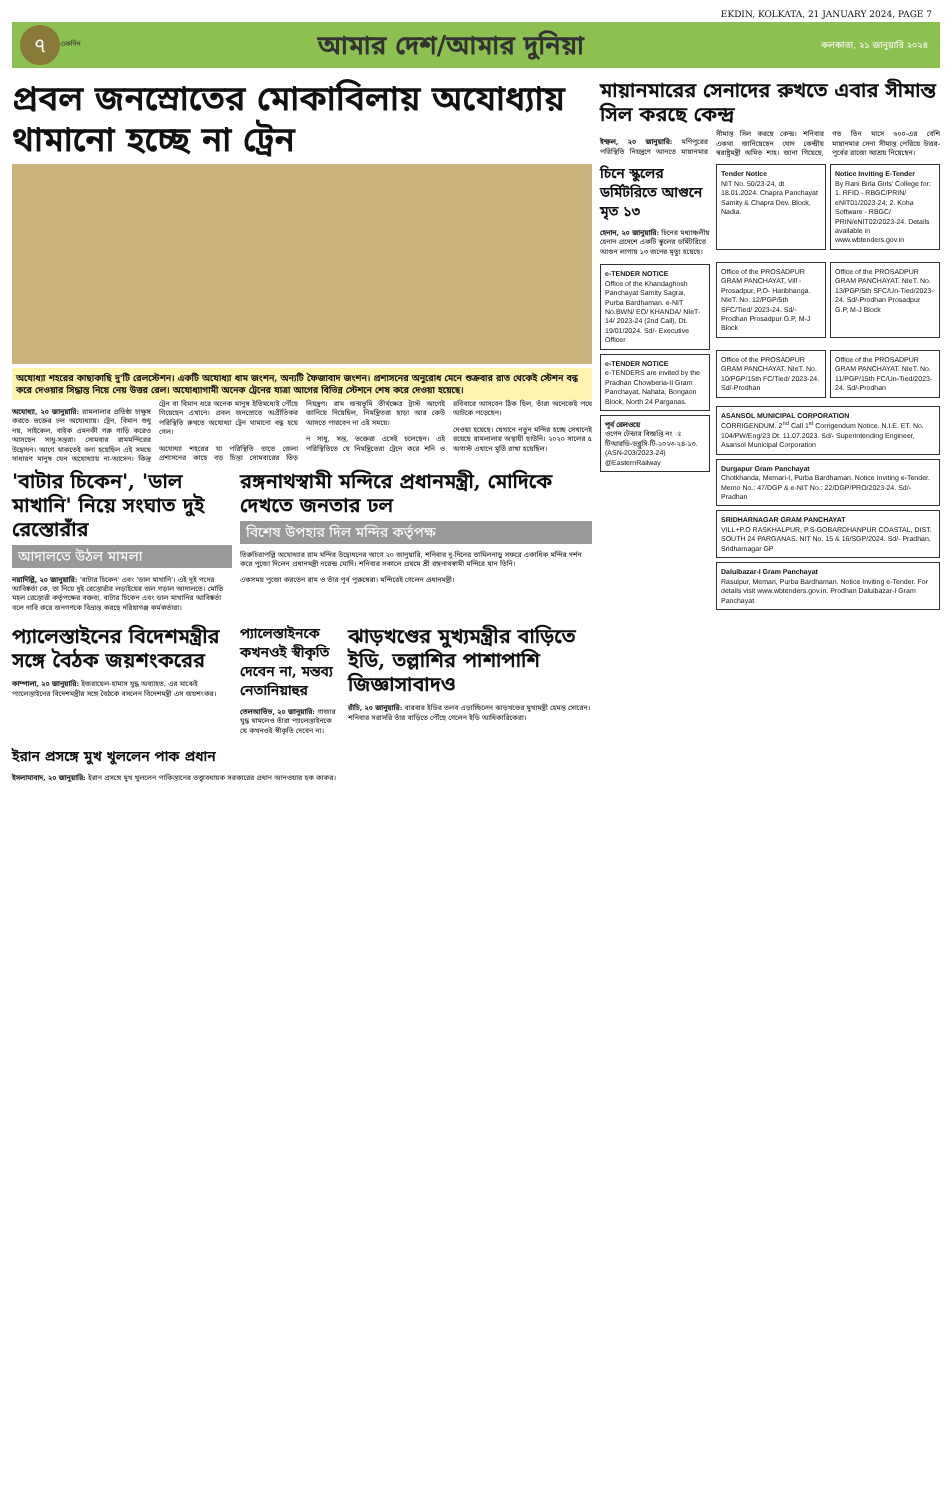EKDIN, KOLKATA, 21 JANUARY 2024, PAGE 7
৭
একদিন
আমার দেশ/আমার দুনিয়া
কলকাতা, ২১ জানুয়ারি ২০২৪
প্রবল জনস্রোতের মোকাবিলায় অযোধ্যায় থামানো হচ্ছে না ট্রেন
অযোধ্যা শহরের কাছাকাছি দু'টি রেলস্টেশন। একটি অযোধ্যা ধাম জংশন, অন্যটি ফৈজাবাদ জংশন। প্রশাসনের অনুরোধ মেনে শুক্রবার রাত থেকেই স্টেশন বন্ধ করে দেওয়ার সিদ্ধান্ত নিয়ে নেয় উত্তর রেল। অযোধ্যাগামী অনেক ট্রেনের যাত্রা আগের বিভিন্ন স্টেশনে শেষ করে দেওয়া হয়েছে।
অযোধ্যা, ২০ জানুয়ারি: রামলালার প্রতিষ্ঠা চাক্ষুষ করতে ভক্তের ঢল অযোধ্যায়। ট্রেন, বিমান শুধু নয়, সাইকেল, বাইক এমনকী গরু গাড়ি করেও আসছেন সাধু-সন্তরা। সোমবার রামমন্দিরের উদ্বোধন। আগে থাকতেই বলা হয়েছিল এই সময়ে সাধারণ মানুষ যেন অযোধ্যায় না-আসেন। কিন্তু ট্রেন বা বিমান ধরে অনেক মানুষ ইতিমধ্যেই পৌঁছে গিয়েছেন এখানে। প্রবল জনস্রোতে অপ্রীতিকর পরিস্থিতি রুখতে অযোধ্যা ট্রেন থামানো বন্ধ হয়ে গেল।
অযোধ্যা শহরের যা পরিস্থিতি তাতে জেলা প্রশাসনের কাছে বড় চিন্তা সোমবারের ভিড় নিয়ন্ত্রণ। রাম জন্মভূমি তীর্থক্ষেত্র ট্রাস্ট আগেই জানিয়ে দিয়েছিল, নিমন্ত্রিতরা ছাড়া আর কেউ আসতে পারবেন না এই সময়ে।
ন সাধু, সন্ত, ভক্তেরা এসেই চলেছেন। এই পরিস্থিতিতে যে নিমন্ত্রিতেরা ট্রেনে করে শনি ও রবিবারে আসবেন ঠিক ছিল, তাঁরা অনেকেই পথে আটকে পড়েছেন।
দেওয়া হয়েছে। যেখানে নতুন মন্দির হচ্ছে সেখানেই রয়েছে রামলালার অস্থায়ী ছাউনি। ২০২০ সালের ৫ অগাস্ট এখানে মূর্তি রাখা হয়েছিল।
'বাটার চিকেন', 'ডাল মাখানি' নিয়ে সংঘাত দুই রেস্তোরাঁর
আদালতে উঠল মামলা
নয়াদিল্লি, ২০ জানুয়ারি: 'বাটার চিকেন' এবং 'ডাল মাখানি'। এই দুই পদের আবিষ্কর্তা কে, তা নিয়ে দুই রেস্তোরাঁর লড়াইয়ের জল গড়াল আদালতে। মোতি মহল রেস্তোরাঁ কর্তৃপক্ষের বক্তব্য, বাটার চিকেন এবং ডাল মাখানির আবিষ্কর্তা বলে দাবি করে জনগণকে বিভ্রান্ত করছে দরিয়াগঞ্জ কর্মকর্তারা।
রঙ্গনাথস্বামী মন্দিরে প্রধানমন্ত্রী, মোদিকে দেখতে জনতার ঢল
বিশেষ উপহার দিল মন্দির কর্তৃপক্ষ
তিরুচিরাপল্লি অযোধ্যার রাম মন্দির উদ্বোধনের আগে ২০ জানুয়ারি, শনিবার দু-দিনের তামিলনাড়ু সফরে একাধিক মন্দির দর্শন করে পুজো দিলেন প্রধানমন্ত্রী নরেন্দ্র মোদি। শনিবার সকালে প্রথমে শ্রী রঙ্গনাথস্বামী মন্দিরে যান তিনি।
একসময় পুজো করতেন রাম ও তাঁর পূর্ব পুরুষেরা। মন্দিরেই গেলেন প্রধানমন্ত্রী।
প্যালেস্তাইনের বিদেশমন্ত্রীর সঙ্গে বৈঠক জয়শংকরের
কাম্পালা, ২০ জানুয়ারি: ইজরায়েল-হামাস যুদ্ধ অব্যাহত, এর মাঝেই প্যালেস্তাইনের বিদেশমন্ত্রীর সঙ্গে বৈঠকে বসলেন বিদেশমন্ত্রী এস জয়শংকর।
প্যালেস্তাইনকে কখনওই স্বীকৃতি দেবেন না, মন্তব্য নেতানিয়াহুর
তেলআভিভ, ২০ জানুয়ারি: গাজার যুদ্ধ থামলেও তাঁরা প্যালেস্তাইনকে যে কখনওই স্বীকৃতি দেবেন না।
ঝাড়খণ্ডের মুখ্যমন্ত্রীর বাড়িতে ইডি, তল্লাশির পাশাপাশি জিজ্ঞাসাবাদও
রাঁচি, ২০ জানুয়ারি: বারবার ইডির তলব এড়াচ্ছিলেন ঝাড়খণ্ডের মুখ্যমন্ত্রী হেমন্ত সোরেন। শনিবার সরাসরি তাঁর বাড়িতে পৌঁছে গেলেন ইডি আধিকারিকেরা।
ইরান প্রসঙ্গে মুখ খুললেন পাক প্রধান
ইসলামাবাদ, ২০ জানুয়ারি: ইরান প্রসঙ্গে মুখ খুললেন পাকিস্তানের তত্ত্বাবধায়ক সরকারের প্রধান আনওয়ার হক কাকর।
মায়ানমারের সেনাদের রুখতে এবার সীমান্ত সিল করছে কেন্দ্র
ইম্ফল, ২০ জানুয়ারি: মণিপুরের পরিস্থিতি নিয়ন্ত্রণে আনতে মায়ানমার সীমান্ত সিল করছে কেন্দ্র। শনিবার একথা জানিয়েছেন খোদ কেন্দ্রীয় স্বরাষ্ট্রমন্ত্রী অমিত শাহ। জানা গিয়েছে, গত তিন মাসে ৬০০-এর বেশি মায়ানমার সেনা সীমান্ত পেরিয়ে উত্তর-পূর্বের রাজ্যে আশ্রয় নিয়েছেন।
চিনে স্কুলের ডর্মিটরিতে আগুনে মৃত ১৩
হেনান, ২০ জানুয়ারি: চিনের মধ্যাঞ্চলীয় হেনান প্রদেশে একটি স্কুলের ডর্মিটরিতে আগুন লাগায় ১৩ জনের মৃত্যু হয়েছে।
e-TENDER NOTICE
Office of the Khandaghosh Panchayat Samity Sagrai, Purba Bardhaman. e-NIT No.BWN/ EO/ KHANDA/ NIeT-14/ 2023-24 (2nd Call), Dt. 19/01/2024. Sd/- Executive Officer
e-TENDER NOTICE
e-TENDERS are invited by the Pradhan Chowberia-II Gram Panchayat, Nahata, Bongaon Block, North 24 Parganas.
পূর্ব রেলওয়ে
ওপেন টেন্ডার বিজ্ঞপ্তি নং ঃ টিআরডি-ডব্লুসি-টি-২০২৩-২৪-১৩. (ASN-203/2023-24) @EasternRailway
Tender Notice
NIT No. 50/23-24, dt 18.01.2024. Chapra Panchayat Samity & Chapra Dev. Block, Nadia.
Notice Inviting E-Tender
By Rani Birla Girls' College for: 1. RFID - RBGC/PRIN/ eNIT01/2023-24; 2. Koha Software - RBGC/ PRIN/eNIT02/2023-24. Details available in www.wbtenders.gov.in
Office of the PROSADPUR GRAM PANCHAYAT, Vill - Prosadpur, P.O- Haribhanga. NIeT. No. 12/PGP/5th SFC/Tied/ 2023-24. Sd/-Prodhan Prosadpur G.P, M-J Block
Office of the PROSADPUR GRAM PANCHAYAT. NIeT. No. 13/PGP/5th SFC/Un-Tied/2023-24. Sd/-Prodhan Prosadpur G.P, M-J Block
Office of the PROSADPUR GRAM PANCHAYAT. NIeT. No. 10/PGP/15th FC/Tied/ 2023-24. Sd/-Prodhan
Office of the PROSADPUR GRAM PANCHAYAT. NIeT. No. 11/PGP/15th FC/Un-Tied/2023-24. Sd/-Prodhan
ASANSOL MUNICIPAL CORPORATION
CORRIGENDUM. 2<sup>nd</sup> Call 1<sup>st</sup> Corrigendum Notice. N.I.E. ET. No. 104/PW/Eng/23 Dt. 11.07.2023. Sd/- Superintending Engineer, Asansol Municipal Corporation
Durgapur Gram Panchayat
Chotkhanda, Memari-I, Purba Bardhaman. Notice Inviting e-Tender. Memo No.: 47/DGP & e-NIT No.: 22/DGP/PRO/2023-24. Sd/- Pradhan
SRIDHARNAGAR GRAM PANCHAYAT
VILL+P.O RASKHALPUR, P.S-GOBARDHANPUR COASTAL, DIST. SOUTH 24 PARGANAS. NIT No. 15 & 16/SGP/2024. Sd/- Pradhan, Sridharnagar GP
Daluibazar-I Gram Panchayat
Rasulpur, Memari, Purba Bardhaman. Notice Inviting e-Tender. For details visit www.wbtenders.gov.in. Prodhan Daluibazar-I Gram Panchayat